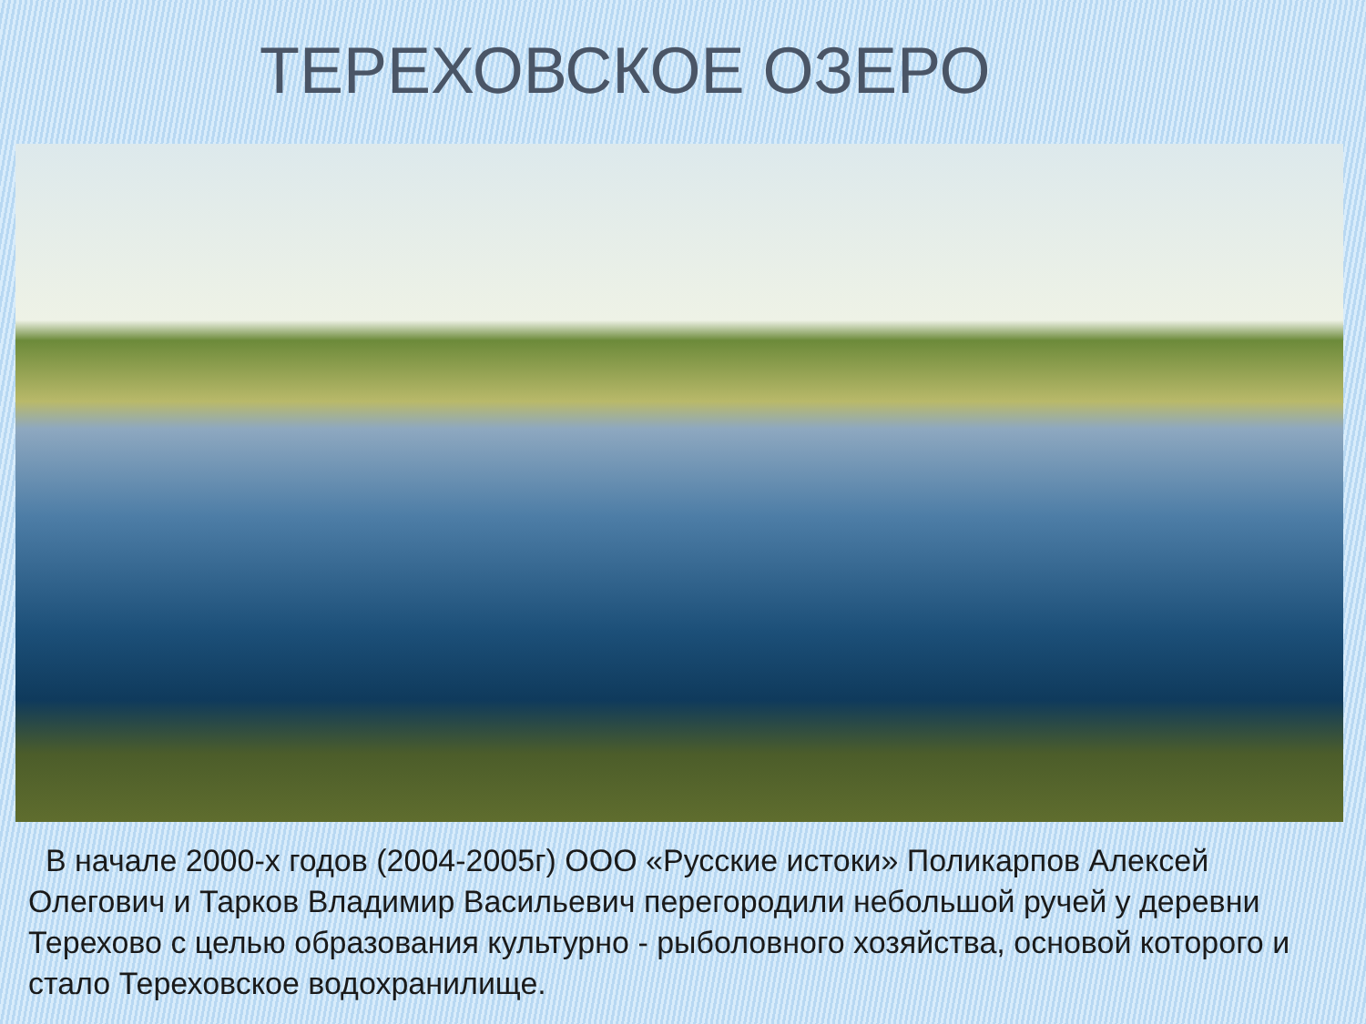ТЕРЕХОВСКОЕ ОЗЕРО
В начале 2000-х годов (2004-2005г) ООО «Русские истоки» Поликарпов Алексей Олегович и Тарков Владимир Васильевич перегородили небольшой ручей у деревни Терехово с целью образования культурно - рыболовного хозяйства, основой которого и стало Тереховское водохранилище.